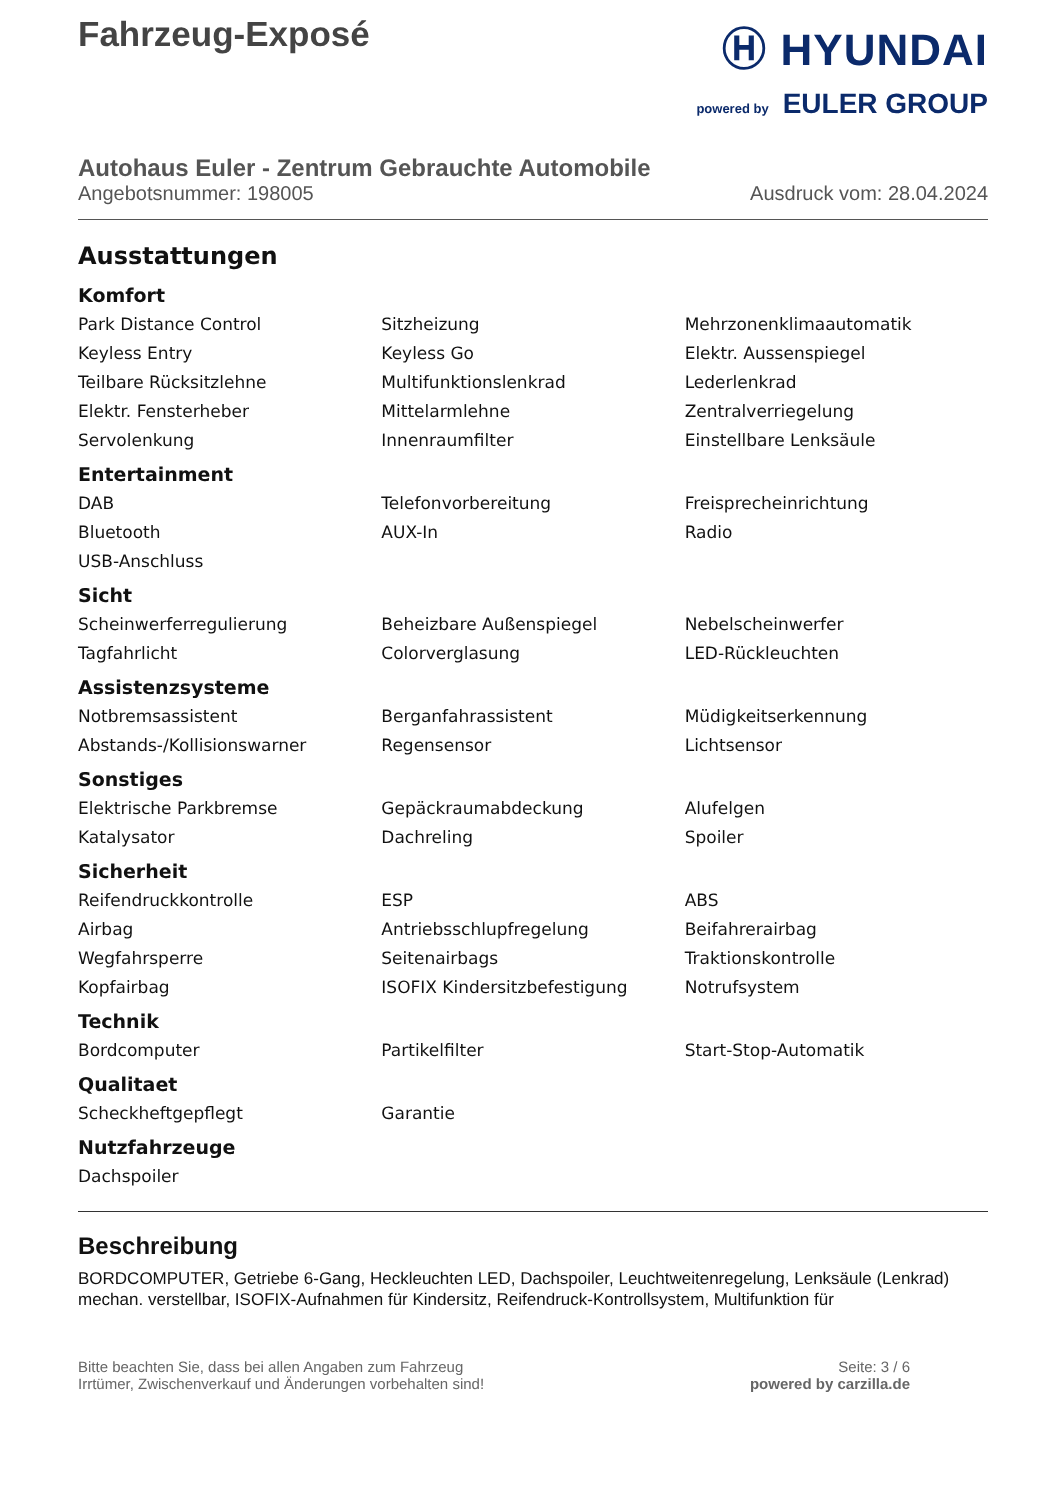Fahrzeug-Exposé
Ⓗ HYUNDAI
powered by EULER GROUP
Autohaus Euler - Zentrum Gebrauchte Automobile
Angebotsnummer: 198005 Ausdruck vom: 28.04.2024
Ausstattungen
Komfort
| Park Distance Control | Sitzheizung | Mehrzonenklimaautomatik |
| Keyless Entry | Keyless Go | Elektr. Aussenspiegel |
| Teilbare Rücksitzlehne | Multifunktionslenkrad | Lederlenkrad |
| Elektr. Fensterheber | Mittelarmlehne | Zentralverriegelung |
| Servolenkung | Innenraumfilter | Einstellbare Lenksäule |
Entertainment
| DAB | Telefonvorbereitung | Freisprecheinrichtung |
| Bluetooth | AUX-In | Radio |
| USB-Anschluss | | |
Sicht
| Scheinwerferregulierung | Beheizbare Außenspiegel | Nebelscheinwerfer |
| Tagfahrlicht | Colorverglasung | LED-Rückleuchten |
Assistenzsysteme
| Notbremsassistent | Berganfahrassistent | Müdigkeitserkennung |
| Abstands-/Kollisionswarner | Regensensor | Lichtsensor |
Sonstiges
| Elektrische Parkbremse | Gepäckraumabdeckung | Alufelgen |
| Katalysator | Dachreling | Spoiler |
Sicherheit
| Reifendruckkontrolle | ESP | ABS |
| Airbag | Antriebsschlupfregelung | Beifahrerairbag |
| Wegfahrsperre | Seitenairbags | Traktionskontrolle |
| Kopfairbag | ISOFIX Kindersitzbefestigung | Notrufsystem |
Technik
| Bordcomputer | Partikelfilter | Start-Stop-Automatik |
Qualitaet
| Scheckheftgepflegt | Garantie | |
Nutzfahrzeuge
| Dachspoiler | | |
Beschreibung
BORDCOMPUTER, Getriebe 6-Gang, Heckleuchten LED, Dachspoiler, Leuchtweitenregelung, Lenksäule (Lenkrad) mechan. verstellbar, ISOFIX-Aufnahmen für Kindersitz, Reifendruck-Kontrollsystem, Multifunktion für
Bitte beachten Sie, dass bei allen Angaben zum Fahrzeug
Irrtümer, Zwischenverkauf und Änderungen vorbehalten sind!
Seite: 3 / 6
powered by carzilla.de